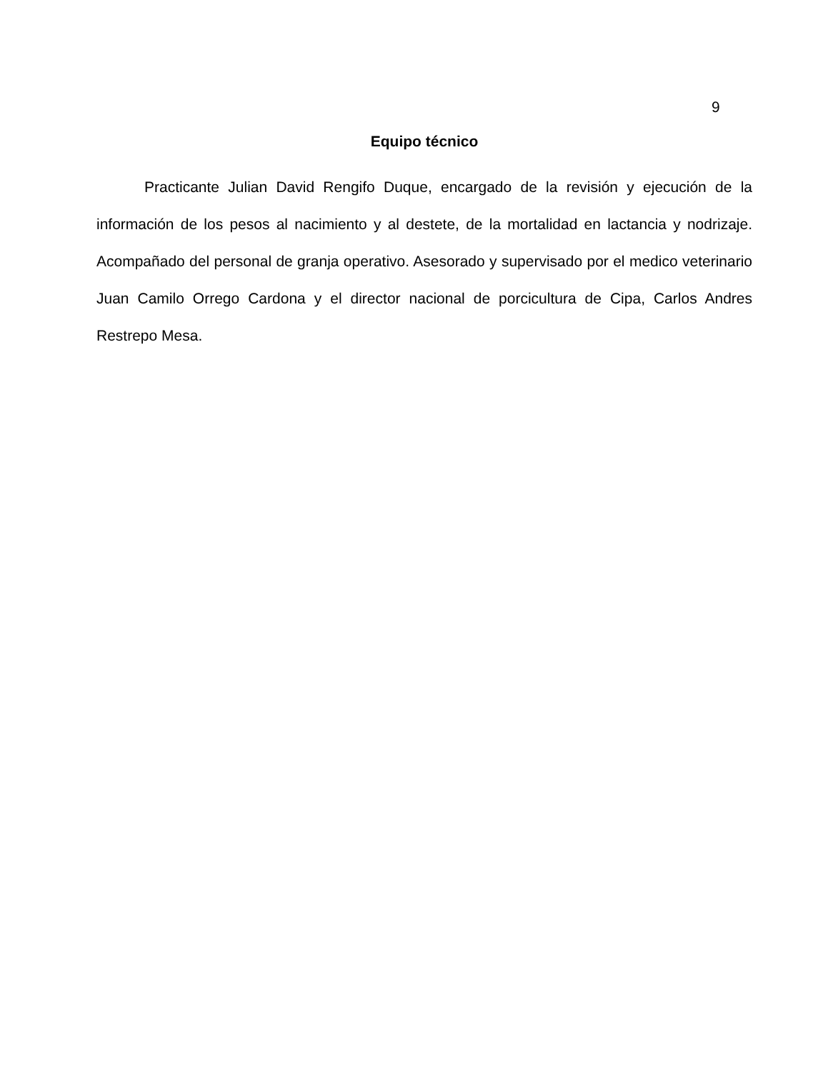9
Equipo técnico
Practicante Julian David Rengifo Duque, encargado de la revisión y ejecución de la información de los pesos al nacimiento y al destete, de la mortalidad en lactancia y nodrizaje. Acompañado del personal de granja operativo. Asesorado y supervisado por el medico veterinario Juan Camilo Orrego Cardona y el director nacional de porcicultura de Cipa, Carlos Andres Restrepo Mesa.